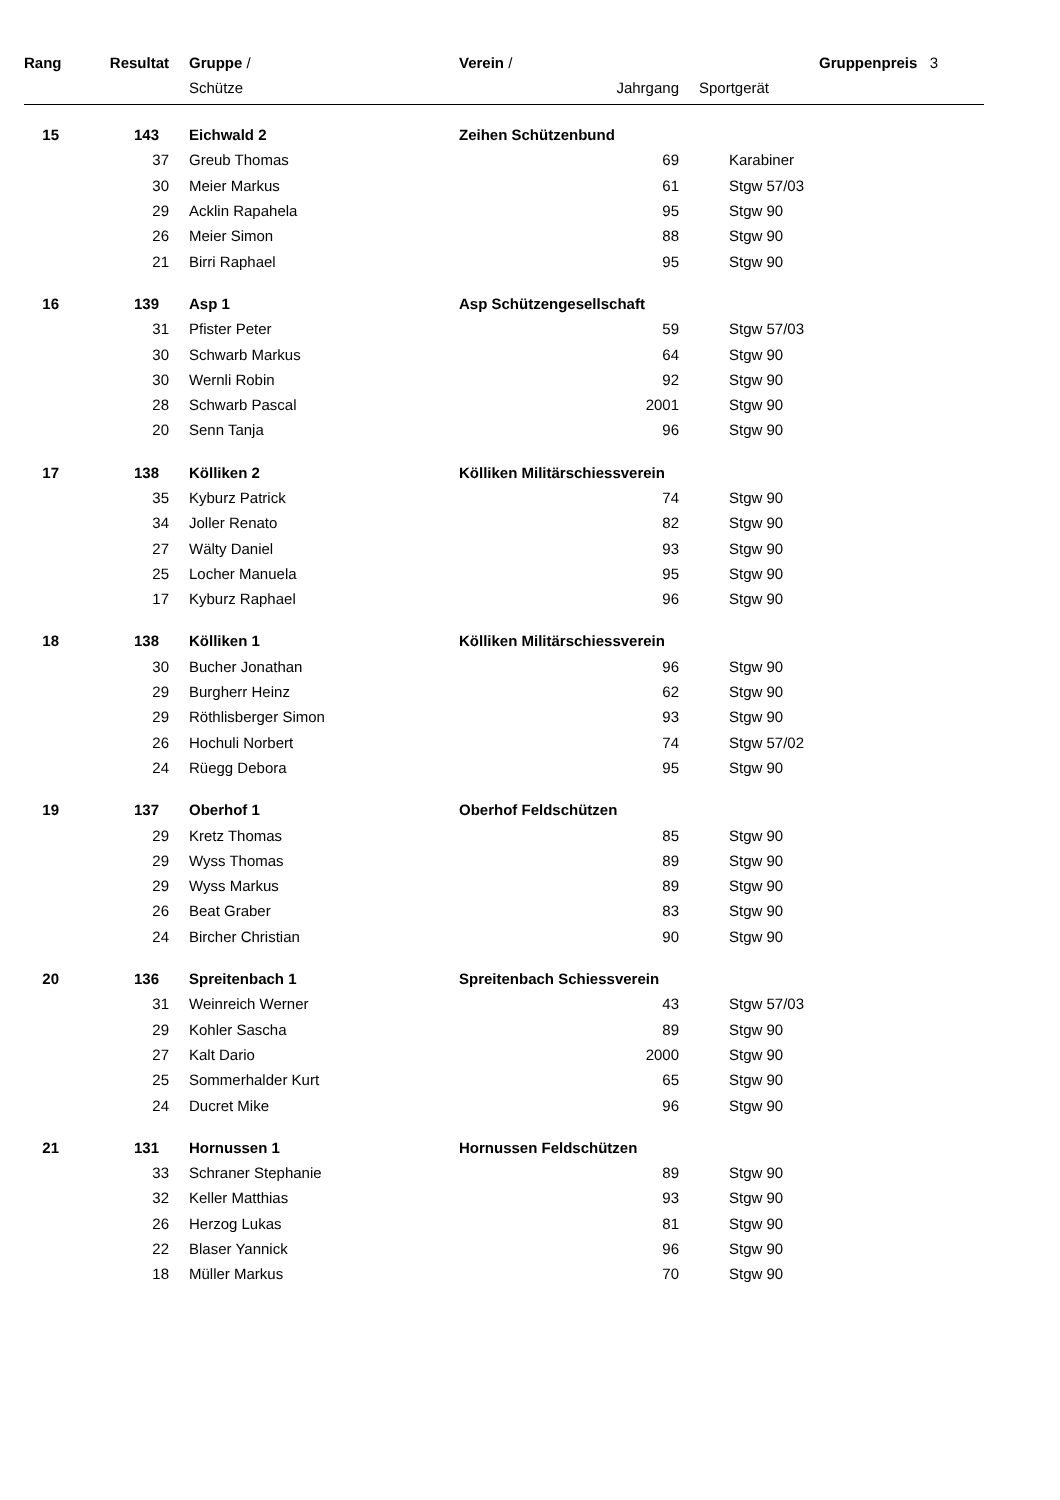| Rang | Resultat | Gruppe / | Verein / | | | Gruppenpreis 3 |
| --- | --- | --- | --- | --- | --- | --- |
| | | Schütze | Jahrgang | | Sportgerät | |
| 15 | 143 | Eichwald 2 | Zeihen Schützenbund | | | |
| | 37 | Greub Thomas | 69 | | Karabiner | |
| | 30 | Meier Markus | 61 | | Stgw 57/03 | |
| | 29 | Acklin Rapahela | 95 | | Stgw 90 | |
| | 26 | Meier Simon | 88 | | Stgw 90 | |
| | 21 | Birri Raphael | 95 | | Stgw 90 | |
| 16 | 139 | Asp 1 | Asp Schützengesellschaft | | | |
| | 31 | Pfister Peter | 59 | | Stgw 57/03 | |
| | 30 | Schwarb Markus | 64 | | Stgw 90 | |
| | 30 | Wernli Robin | 92 | | Stgw 90 | |
| | 28 | Schwarb Pascal | 2001 | | Stgw 90 | |
| | 20 | Senn Tanja | 96 | | Stgw 90 | |
| 17 | 138 | Kölliken 2 | Kölliken Militärschiessverein | | | |
| | 35 | Kyburz Patrick | 74 | | Stgw 90 | |
| | 34 | Joller Renato | 82 | | Stgw 90 | |
| | 27 | Wälty Daniel | 93 | | Stgw 90 | |
| | 25 | Locher Manuela | 95 | | Stgw 90 | |
| | 17 | Kyburz Raphael | 96 | | Stgw 90 | |
| 18 | 138 | Kölliken 1 | Kölliken Militärschiessverein | | | |
| | 30 | Bucher Jonathan | 96 | | Stgw 90 | |
| | 29 | Burgherr Heinz | 62 | | Stgw 90 | |
| | 29 | Röthlisberger Simon | 93 | | Stgw 90 | |
| | 26 | Hochuli Norbert | 74 | | Stgw 57/02 | |
| | 24 | Rüegg Debora | 95 | | Stgw 90 | |
| 19 | 137 | Oberhof 1 | Oberhof Feldschützen | | | |
| | 29 | Kretz Thomas | 85 | | Stgw 90 | |
| | 29 | Wyss Thomas | 89 | | Stgw 90 | |
| | 29 | Wyss Markus | 89 | | Stgw 90 | |
| | 26 | Beat Graber | 83 | | Stgw 90 | |
| | 24 | Bircher Christian | 90 | | Stgw 90 | |
| 20 | 136 | Spreitenbach 1 | Spreitenbach Schiessverein | | | |
| | 31 | Weinreich Werner | 43 | | Stgw 57/03 | |
| | 29 | Kohler Sascha | 89 | | Stgw 90 | |
| | 27 | Kalt Dario | 2000 | | Stgw 90 | |
| | 25 | Sommerhalder Kurt | 65 | | Stgw 90 | |
| | 24 | Ducret Mike | 96 | | Stgw 90 | |
| 21 | 131 | Hornussen 1 | Hornussen Feldschützen | | | |
| | 33 | Schraner Stephanie | 89 | | Stgw 90 | |
| | 32 | Keller Matthias | 93 | | Stgw 90 | |
| | 26 | Herzog Lukas | 81 | | Stgw 90 | |
| | 22 | Blaser Yannick | 96 | | Stgw 90 | |
| | 18 | Müller Markus | 70 | | Stgw 90 | |